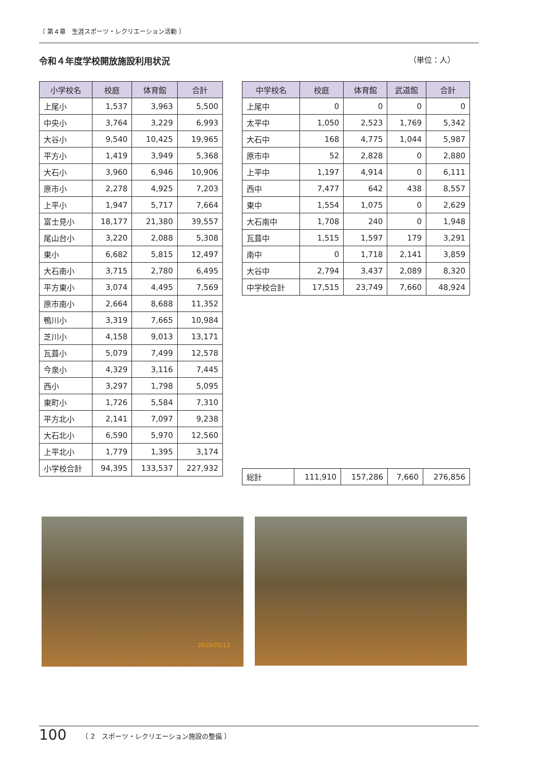〔 第４章　生涯スポーツ・レクリエーション活動 〕
令和４年度学校開放施設利用状況 （単位：人）
| 小学校名 | 校庭 | 体育館 | 合計 |
| --- | --- | --- | --- |
| 上尾小 | 1,537 | 3,963 | 5,500 |
| 中央小 | 3,764 | 3,229 | 6,993 |
| 大谷小 | 9,540 | 10,425 | 19,965 |
| 平方小 | 1,419 | 3,949 | 5,368 |
| 大石小 | 3,960 | 6,946 | 10,906 |
| 原市小 | 2,278 | 4,925 | 7,203 |
| 上平小 | 1,947 | 5,717 | 7,664 |
| 富士見小 | 18,177 | 21,380 | 39,557 |
| 尾山台小 | 3,220 | 2,088 | 5,308 |
| 東小 | 6,682 | 5,815 | 12,497 |
| 大石南小 | 3,715 | 2,780 | 6,495 |
| 平方東小 | 3,074 | 4,495 | 7,569 |
| 原市南小 | 2,664 | 8,688 | 11,352 |
| 鴨川小 | 3,319 | 7,665 | 10,984 |
| 芝川小 | 4,158 | 9,013 | 13,171 |
| 瓦葺小 | 5,079 | 7,499 | 12,578 |
| 今泉小 | 4,329 | 3,116 | 7,445 |
| 西小 | 3,297 | 1,798 | 5,095 |
| 東町小 | 1,726 | 5,584 | 7,310 |
| 平方北小 | 2,141 | 7,097 | 9,238 |
| 大石北小 | 6,590 | 5,970 | 12,560 |
| 上平北小 | 1,779 | 1,395 | 3,174 |
| 小学校合計 | 94,395 | 133,537 | 227,932 |
| 中学校名 | 校庭 | 体育館 | 武道館 | 合計 |
| --- | --- | --- | --- | --- |
| 上尾中 | 0 | 0 | 0 | 0 |
| 太平中 | 1,050 | 2,523 | 1,769 | 5,342 |
| 大石中 | 168 | 4,775 | 1,044 | 5,987 |
| 原市中 | 52 | 2,828 | 0 | 2,880 |
| 上平中 | 1,197 | 4,914 | 0 | 6,111 |
| 西中 | 7,477 | 642 | 438 | 8,557 |
| 東中 | 1,554 | 1,075 | 0 | 2,629 |
| 大石南中 | 1,708 | 240 | 0 | 1,948 |
| 瓦葺中 | 1,515 | 1,597 | 179 | 3,291 |
| 南中 | 0 | 1,718 | 2,141 | 3,859 |
| 大谷中 | 2,794 | 3,437 | 2,089 | 8,320 |
| 中学校合計 | 17,515 | 23,749 | 7,660 | 48,924 |
| 総計 | 111,910 | 157,286 | 7,660 | 276,856 |
2019/05/12
100 〔 2　スポーツ・レクリエーション施設の整備 〕